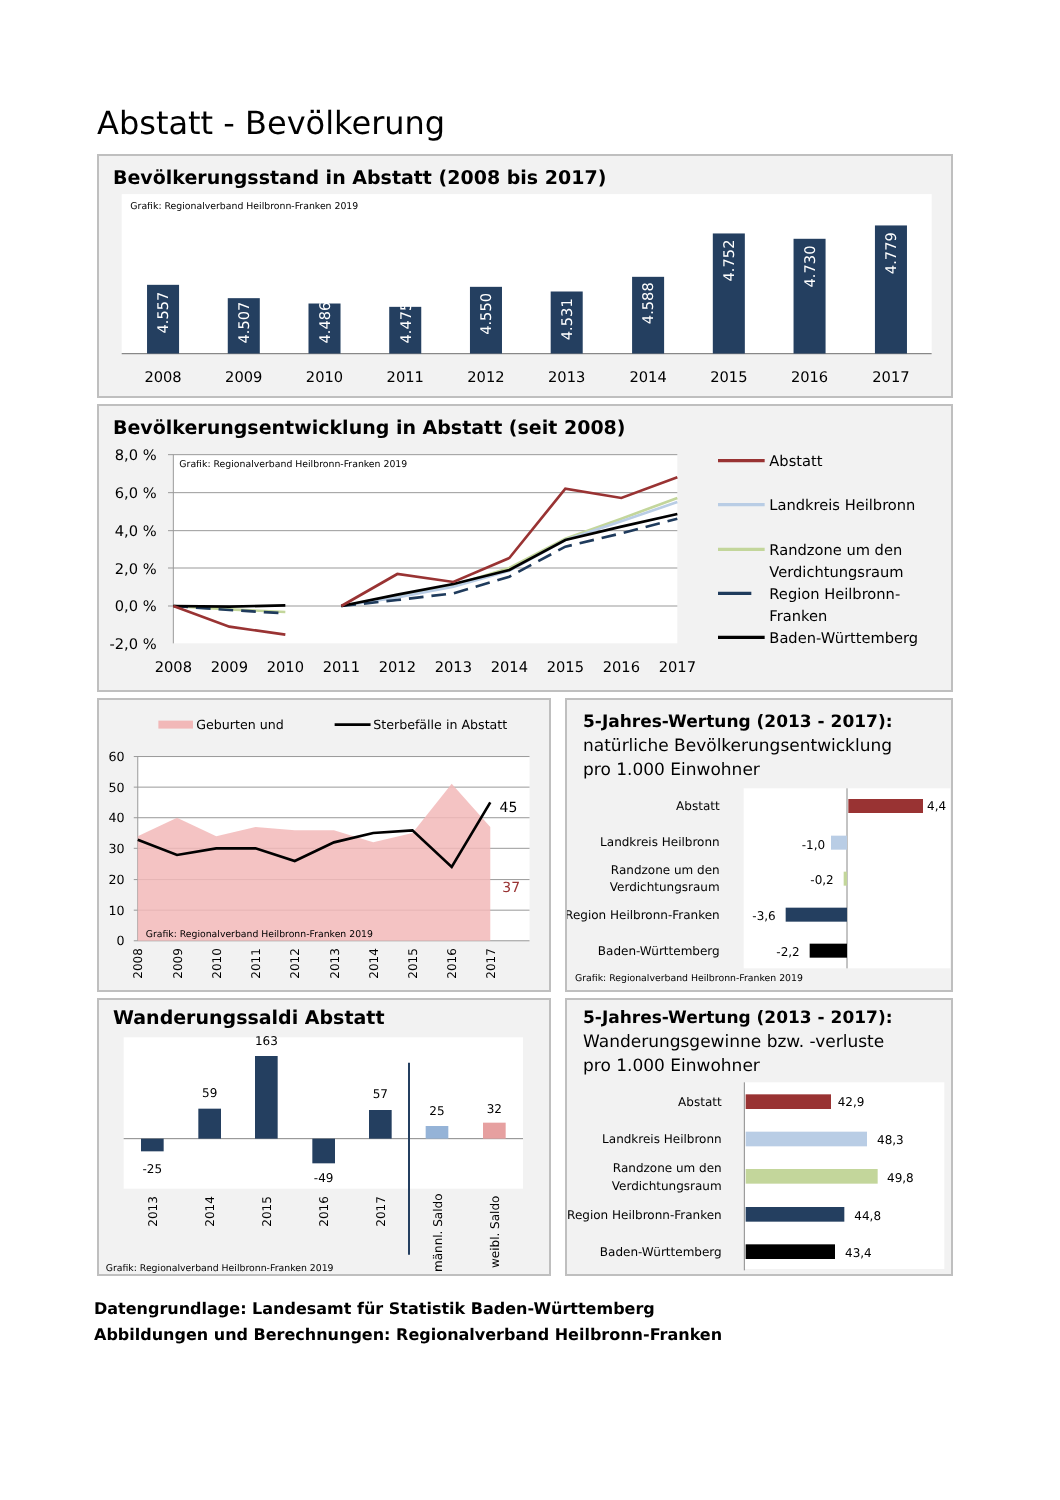Abstatt - Bevölkerung
Bevölkerungsstand in Abstatt (2008 bis 2017)
Grafik: Regionalverband Heilbronn-Franken 2019
4.557
4.507
4.486
4.475
4.550
4.531
4.588
4.752
4.730
4.779
2008
2009
2010
2011
2012
2013
2014
2015
2016
2017
Bevölkerungsentwicklung in Abstatt (seit 2008)
Grafik: Regionalverband Heilbronn-Franken 2019
8,0 %
6,0 %
4,0 %
2,0 %
0,0 %
-2,0 %
2008
2009
2010
2011
2012
2013
2014
2015
2016
2017
Abstatt
Landkreis Heilbronn
Randzone um den
Verdichtungsraum
Region Heilbronn-
Franken
Baden-Württemberg
Geburten und
Sterbefälle in Abstatt
60
50
40
30
20
10
0
45
37
Grafik: Regionalverband Heilbronn-Franken 2019
2008
2009
2010
2011
2012
2013
2014
2015
2016
2017
5-Jahres-Wertung (2013 - 2017):
natürliche Bevölkerungsentwicklung
pro 1.000 Einwohner
4,4
-1,0
-0,2
-3,6
-2,2
Abstatt
Landkreis Heilbronn
Randzone um den
Verdichtungsraum
Region Heilbronn-Franken
Baden-Württemberg
Grafik: Regionalverband Heilbronn-Franken 2019
Wanderungssaldi Abstatt
-25
59
163
-49
57
25
32
2013
2014
2015
2016
2017
männl. Saldo
weibl. Saldo
Grafik: Regionalverband Heilbronn-Franken 2019
5-Jahres-Wertung (2013 - 2017):
Wanderungsgewinne bzw. -verluste
pro 1.000 Einwohner
42,9
48,3
49,8
44,8
43,4
Abstatt
Landkreis Heilbronn
Randzone um den
Verdichtungsraum
Region Heilbronn-Franken
Baden-Württemberg
Datengrundlage: Landesamt für Statistik Baden-Württemberg
Abbildungen und Berechnungen: Regionalverband Heilbronn-Franken